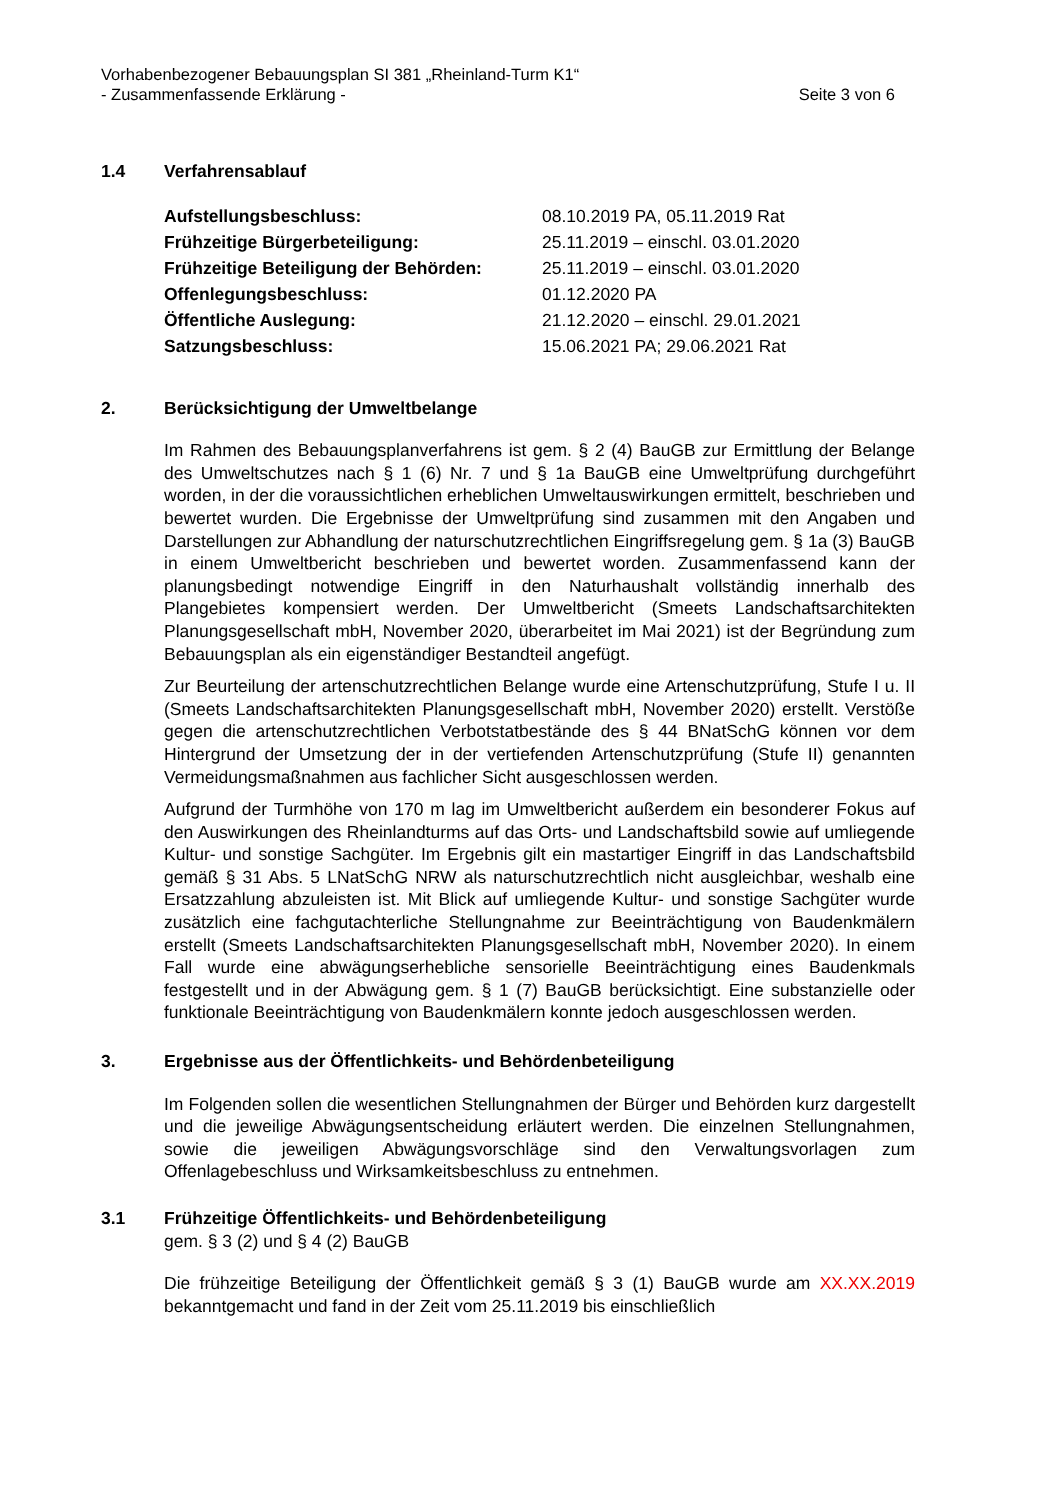Vorhabenbezogener Bebauungsplan SI 381 „Rheinland-Turm K1“
- Zusammenfassende Erklärung -
Seite 3 von 6
1.4 Verfahrensablauf
| Aufstellungsbeschluss: | 08.10.2019 PA, 05.11.2019 Rat |
| Frühzeitige Bürgerbeteiligung: | 25.11.2019 – einschl. 03.01.2020 |
| Frühzeitige Beteiligung der Behörden: | 25.11.2019 – einschl. 03.01.2020 |
| Offenlegungsbeschluss: | 01.12.2020 PA |
| Öffentliche Auslegung: | 21.12.2020 – einschl. 29.01.2021 |
| Satzungsbeschluss: | 15.06.2021 PA; 29.06.2021 Rat |
2. Berücksichtigung der Umweltbelange
Im Rahmen des Bebauungsplanverfahrens ist gem. § 2 (4) BauGB zur Ermittlung der Belange des Umweltschutzes nach § 1 (6) Nr. 7 und § 1a BauGB eine Umweltprüfung durchgeführt worden, in der die voraussichtlichen erheblichen Umweltauswirkungen ermittelt, beschrieben und bewertet wurden. Die Ergebnisse der Umweltprüfung sind zusammen mit den Angaben und Darstellungen zur Abhandlung der naturschutzrechtlichen Eingriffsregelung gem. § 1a (3) BauGB in einem Umweltbericht beschrieben und bewertet worden. Zusammenfassend kann der planungsbedingt notwendige Eingriff in den Naturhaushalt vollständig innerhalb des Plangebietes kompensiert werden. Der Umweltbericht (Smeets Landschaftsarchitekten Planungsgesellschaft mbH, November 2020, überarbeitet im Mai 2021) ist der Begründung zum Bebauungsplan als ein eigenständiger Bestandteil angefügt.
Zur Beurteilung der artenschutzrechtlichen Belange wurde eine Artenschutzprüfung, Stufe I u. II (Smeets Landschaftsarchitekten Planungsgesellschaft mbH, November 2020) erstellt. Verstöße gegen die artenschutzrechtlichen Verbotstatbestände des § 44 BNatSchG können vor dem Hintergrund der Umsetzung der in der vertiefenden Artenschutzprüfung (Stufe II) genannten Vermeidungsmaßnahmen aus fachlicher Sicht ausgeschlossen werden.
Aufgrund der Turmhöhe von 170 m lag im Umweltbericht außerdem ein besonderer Fokus auf den Auswirkungen des Rheinlandturms auf das Orts- und Landschaftsbild sowie auf umliegende Kultur- und sonstige Sachgüter. Im Ergebnis gilt ein mastartiger Eingriff in das Landschaftsbild gemäß § 31 Abs. 5 LNatSchG NRW als naturschutzrechtlich nicht ausgleichbar, weshalb eine Ersatzzahlung abzuleisten ist. Mit Blick auf umliegende Kultur- und sonstige Sachgüter wurde zusätzlich eine fachgutachterliche Stellungnahme zur Beeinträchtigung von Baudenkmälern erstellt (Smeets Landschaftsarchitekten Planungsgesellschaft mbH, November 2020). In einem Fall wurde eine abwägungserhebliche sensorielle Beeinträchtigung eines Baudenkmals festgestellt und in der Abwägung gem. § 1 (7) BauGB berücksichtigt. Eine substanzielle oder funktionale Beeinträchtigung von Baudenkmälern konnte jedoch ausgeschlossen werden.
3. Ergebnisse aus der Öffentlichkeits- und Behördenbeteiligung
Im Folgenden sollen die wesentlichen Stellungnahmen der Bürger und Behörden kurz dargestellt und die jeweilige Abwägungsentscheidung erläutert werden. Die einzelnen Stellungnahmen, sowie die jeweiligen Abwägungsvorschläge sind den Verwaltungsvorlagen zum Offenlagebeschluss und Wirksamkeitsbeschluss zu entnehmen.
3.1 Frühzeitige Öffentlichkeits- und Behördenbeteiligung
gem. § 3 (2) und § 4 (2) BauGB
Die frühzeitige Beteiligung der Öffentlichkeit gemäß § 3 (1) BauGB wurde am XX.XX.2019 bekanntgemacht und fand in der Zeit vom 25.11.2019 bis einschließlich